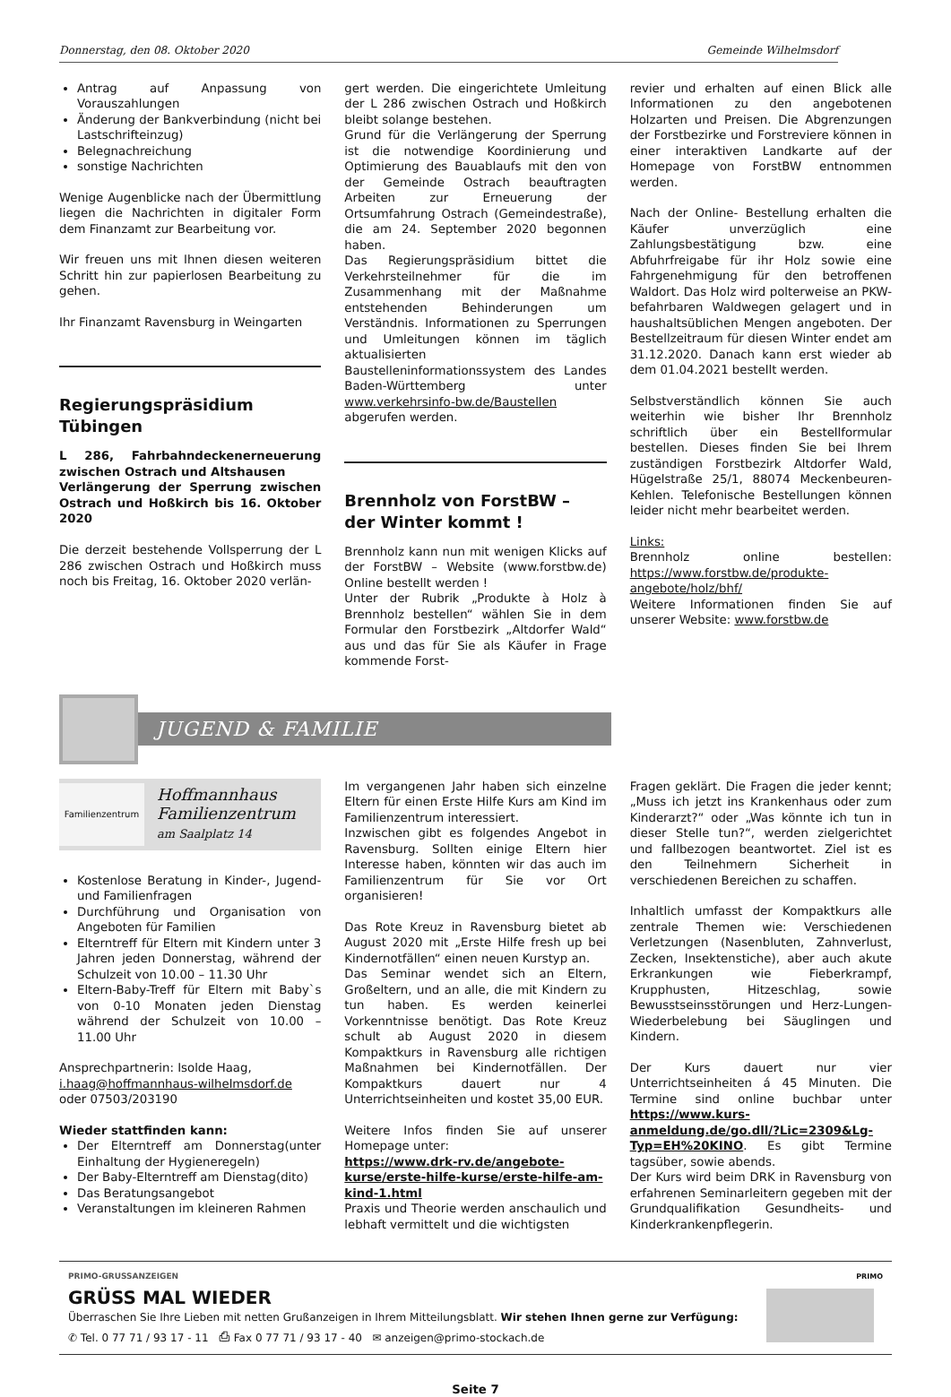Donnerstag, den 08. Oktober 2020 Gemeinde Wilhelmsdorf
Antrag auf Anpassung von Vorauszahlungen
Änderung der Bankverbindung (nicht bei Lastschrifteinzug)
Belegnachreichung
sonstige Nachrichten
Wenige Augenblicke nach der Übermittlung liegen die Nachrichten in digitaler Form dem Finanzamt zur Bearbeitung vor.
Wir freuen uns mit Ihnen diesen weiteren Schritt hin zur papierlosen Bearbeitung zu gehen.
Ihr Finanzamt Ravensburg in Weingarten
Regierungspräsidium Tübingen
L 286, Fahrbahndeckenerneuerung zwischen Ostrach und Altshausen
Verlängerung der Sperrung zwischen Ostrach und Hoßkirch bis 16. Oktober 2020
Die derzeit bestehende Vollsperrung der L 286 zwischen Ostrach und Hoßkirch muss noch bis Freitag, 16. Oktober 2020 verlän-
gert werden. Die eingerichtete Umleitung der L 286 zwischen Ostrach und Hoßkirch bleibt solange bestehen.
Grund für die Verlängerung der Sperrung ist die notwendige Koordinierung und Optimierung des Bauablaufs mit den von der Gemeinde Ostrach beauftragten Arbeiten zur Erneuerung der Ortsumfahrung Ostrach (Gemeindestraße), die am 24. September 2020 begonnen haben.
Das Regierungspräsidium bittet die Verkehrsteilnehmer für die im Zusammenhang mit der Maßnahme entstehenden Behinderungen um Verständnis. Informationen zu Sperrungen und Umleitungen können im täglich aktualisierten Baustelleninformationssystem des Landes Baden-Württemberg unter www.verkehrsinfo-bw.de/Baustellen abgerufen werden.
Brennholz von ForstBW –
der Winter kommt !
Brennholz kann nun mit wenigen Klicks auf der ForstBW – Website (www.forstbw.de) Online bestellt werden !
Unter der Rubrik „Produkte à Holz à Brennholz bestellen“ wählen Sie in dem Formular den Forstbezirk „Altdorfer Wald“ aus und das für Sie als Käufer in Frage kommende Forst-
revier und erhalten auf einen Blick alle Informationen zu den angebotenen Holzarten und Preisen. Die Abgrenzungen der Forstbezirke und Forstreviere können in einer interaktiven Landkarte auf der Homepage von ForstBW entnommen werden.
Nach der Online- Bestellung erhalten die Käufer unverzüglich eine Zahlungsbestätigung bzw. eine Abfuhrfreigabe für ihr Holz sowie eine Fahrgenehmigung für den betroffenen Waldort. Das Holz wird polterweise an PKW-befahrbaren Waldwegen gelagert und in haushaltsüblichen Mengen angeboten. Der Bestellzeitraum für diesen Winter endet am 31.12.2020. Danach kann erst wieder ab dem 01.04.2021 bestellt werden.
Selbstverständlich können Sie auch weiterhin wie bisher Ihr Brennholz schriftlich über ein Bestellformular bestellen. Dieses finden Sie bei Ihrem zuständigen Forstbezirk Altdorfer Wald, Hügelstraße 25/1, 88074 Meckenbeuren-Kehlen. Telefonische Bestellungen können leider nicht mehr bearbeitet werden.
Links:
Brennholz online bestellen: https://www.forstbw.de/produkte-angebote/holz/bhf/
Weitere Informationen finden Sie auf unserer Website: www.forstbw.de
JUGEND & FAMILIE
Familienzentrum
Hoffmannhaus
Familienzentrum
am Saalplatz 14
Kostenlose Beratung in Kinder-, Jugend- und Familienfragen
Durchführung und Organisation von Angeboten für Familien
Elterntreff für Eltern mit Kindern unter 3 Jahren jeden Donnerstag, während der Schulzeit von 10.00 – 11.30 Uhr
Eltern-Baby-Treff für Eltern mit Baby`s von 0-10 Monaten jeden Dienstag während der Schulzeit von 10.00 – 11.00 Uhr
Ansprechpartnerin: Isolde Haag,
i.haag@hoffmannhaus-wilhelmsdorf.de
oder 07503/203190
Wieder stattfinden kann:
Der Elterntreff am Donnerstag(unter Einhaltung der Hygieneregeln)
Der Baby-Elterntreff am Dienstag(dito)
Das Beratungsangebot
Veranstaltungen im kleineren Rahmen
Im vergangenen Jahr haben sich einzelne Eltern für einen Erste Hilfe Kurs am Kind im Familienzentrum interessiert.
Inzwischen gibt es folgendes Angebot in Ravensburg. Sollten einige Eltern hier Interesse haben, könnten wir das auch im Familienzentrum für Sie vor Ort organisieren!
Das Rote Kreuz in Ravensburg bietet ab August 2020 mit „Erste Hilfe fresh up bei Kindernotfällen“ einen neuen Kurstyp an.
Das Seminar wendet sich an Eltern, Großeltern, und an alle, die mit Kindern zu tun haben. Es werden keinerlei Vorkenntnisse benötigt. Das Rote Kreuz schult ab August 2020 in diesem Kompaktkurs in Ravensburg alle richtigen Maßnahmen bei Kindernotfällen. Der Kompaktkurs dauert nur 4 Unterrichtseinheiten und kostet 35,00 EUR.
Weitere Infos finden Sie auf unserer Homepage unter:
https://www.drk-rv.de/angebote-kurse/erste-hilfe-kurse/erste-hilfe-am-kind-1.html
Praxis und Theorie werden anschaulich und lebhaft vermittelt und die wichtigsten
Fragen geklärt. Die Fragen die jeder kennt; „Muss ich jetzt ins Krankenhaus oder zum Kinderarzt?“ oder „Was könnte ich tun in dieser Stelle tun?“, werden zielgerichtet und fallbezogen beantwortet. Ziel ist es den Teilnehmern Sicherheit in verschiedenen Bereichen zu schaffen.
Inhaltlich umfasst der Kompaktkurs alle zentrale Themen wie: Verschiedenen Verletzungen (Nasenbluten, Zahnverlust, Zecken, Insektenstiche), aber auch akute Erkrankungen wie Fieberkrampf, Krupphusten, Hitzeschlag, sowie Bewusstseinsstörungen und Herz-Lungen-Wiederbelebung bei Säuglingen und Kindern.
Der Kurs dauert nur vier Unterrichtseinheiten á 45 Minuten. Die Termine sind online buchbar unter https://www.kurs-anmeldung.de/go.dll/?Lic=2309&Lg-Typ=EH%20KINO. Es gibt Termine tagsüber, sowie abends.
Der Kurs wird beim DRK in Ravensburg von erfahrenen Seminarleitern gegeben mit der Grundqualifikation Gesundheits- und Kinderkrankenpflegerin.
PRIMO-GRUSSANZEIGEN
GRÜSS MAL WIEDER
Überraschen Sie Ihre Lieben mit netten Grußanzeigen in Ihrem Mitteilungsblatt. Wir stehen Ihnen gerne zur Verfügung:
✆ Tel. 0 77 71 / 93 17 - 11 ⎙ Fax 0 77 71 / 93 17 - 40 ✉ anzeigen@primo-stockach.de
PRIMO
Seite 7